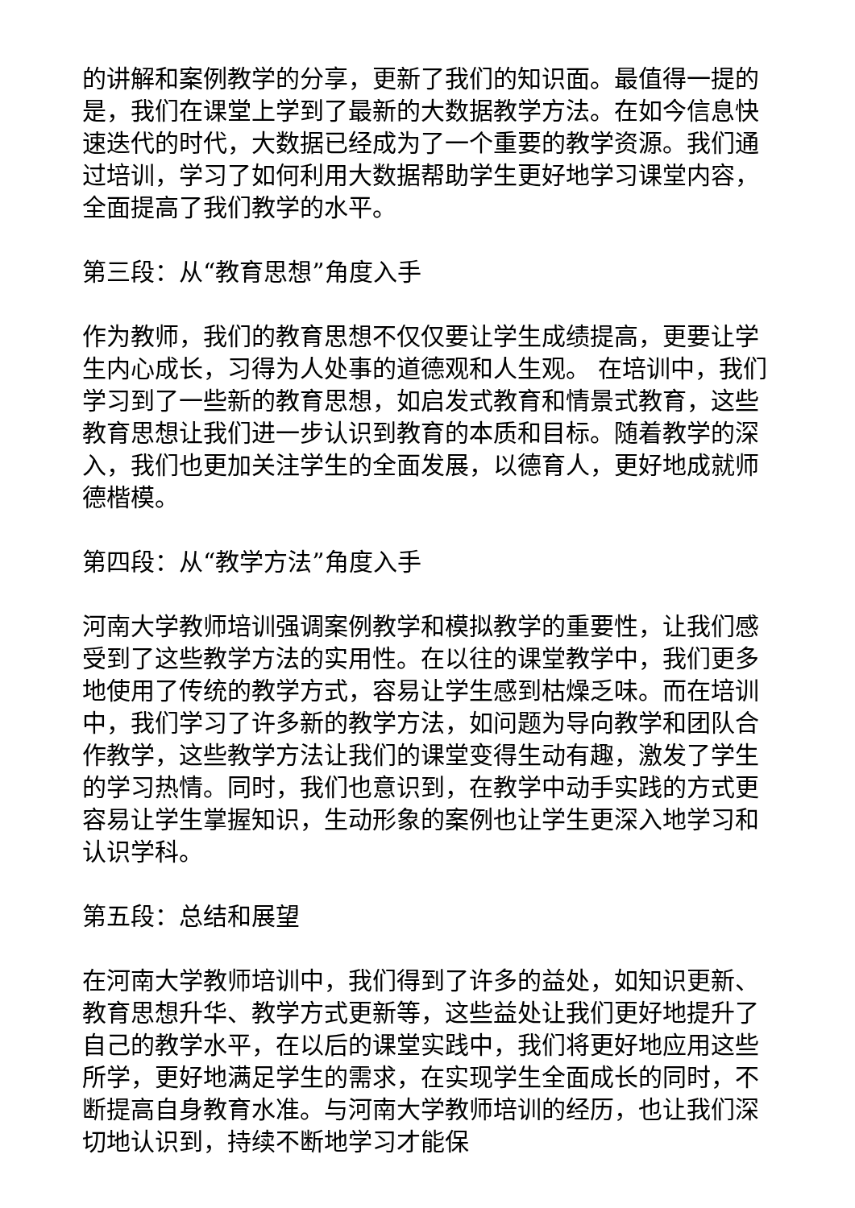的讲解和案例教学的分享，更新了我们的知识面。最值得一提的是，我们在课堂上学到了最新的大数据教学方法。在如今信息快速迭代的时代，大数据已经成为了一个重要的教学资源。我们通过培训，学习了如何利用大数据帮助学生更好地学习课堂内容，全面提高了我们教学的水平。
第三段：从“教育思想”角度入手
作为教师，我们的教育思想不仅仅要让学生成绩提高，更要让学生内心成长，习得为人处事的道德观和人生观。 在培训中，我们学习到了一些新的教育思想，如启发式教育和情景式教育，这些教育思想让我们进一步认识到教育的本质和目标。随着教学的深入，我们也更加关注学生的全面发展，以德育人，更好地成就师德楷模。
第四段：从“教学方法”角度入手
河南大学教师培训强调案例教学和模拟教学的重要性，让我们感受到了这些教学方法的实用性。在以往的课堂教学中，我们更多地使用了传统的教学方式，容易让学生感到枯燥乏味。而在培训中，我们学习了许多新的教学方法，如问题为导向教学和团队合作教学，这些教学方法让我们的课堂变得生动有趣，激发了学生的学习热情。同时，我们也意识到，在教学中动手实践的方式更容易让学生掌握知识，生动形象的案例也让学生更深入地学习和认识学科。
第五段：总结和展望
在河南大学教师培训中，我们得到了许多的益处，如知识更新、教育思想升华、教学方式更新等，这些益处让我们更好地提升了自己的教学水平，在以后的课堂实践中，我们将更好地应用这些所学，更好地满足学生的需求，在实现学生全面成长的同时，不断提高自身教育水准。与河南大学教师培训的经历，也让我们深切地认识到，持续不断地学习才能保